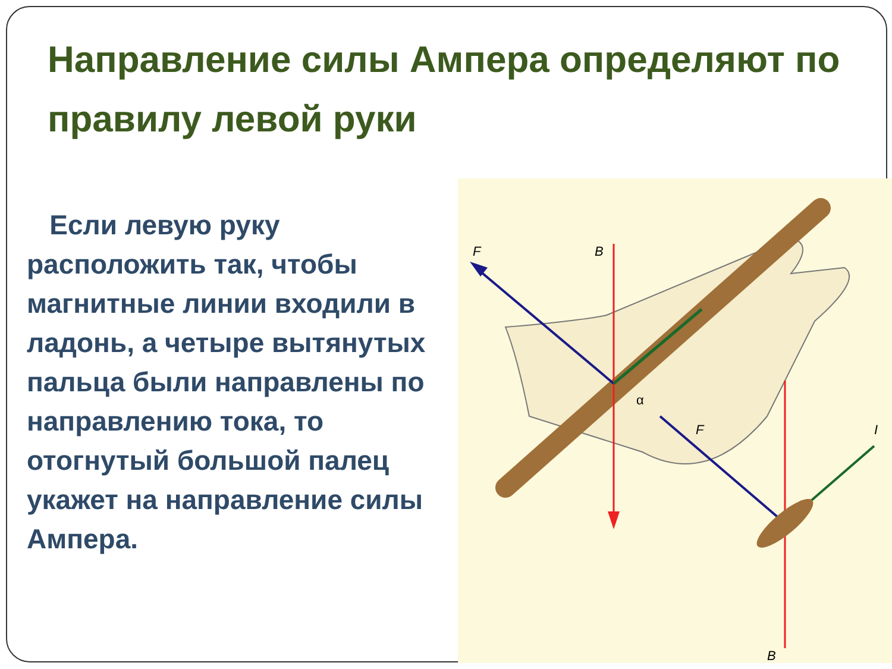Направление силы Ампера определяют по правилу левой руки
Если левую руку расположить так, чтобы магнитные линии входили в ладонь, а четыре вытянутых пальца были направлены по направлению тока, то отогнутый большой палец укажет на направление силы Ампера.
F
B
α
F
I
B